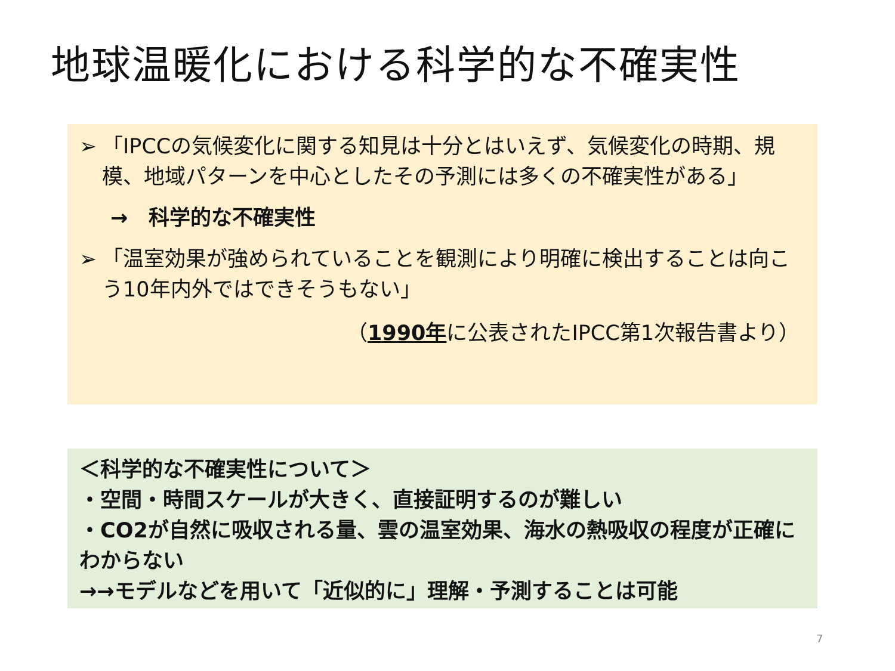地球温暖化における科学的な不確実性
➢ 「IPCCの気候変化に関する知見は十分とはいえず、気候変化の時期、規模、地域パターンを中心としたその予測には多くの不確実性がある」
→　科学的な不確実性
➢ 「温室効果が強められていることを観測により明確に検出することは向こう10年内外ではできそうもない」
（1990年に公表されたIPCC第1次報告書より）
＜科学的な不確実性について＞
・空間・時間スケールが大きく、直接証明するのが難しい
・CO2が自然に吸収される量、雲の温室効果、海水の熱吸収の程度が正確にわからない
→→モデルなどを用いて「近似的に」理解・予測することは可能
7